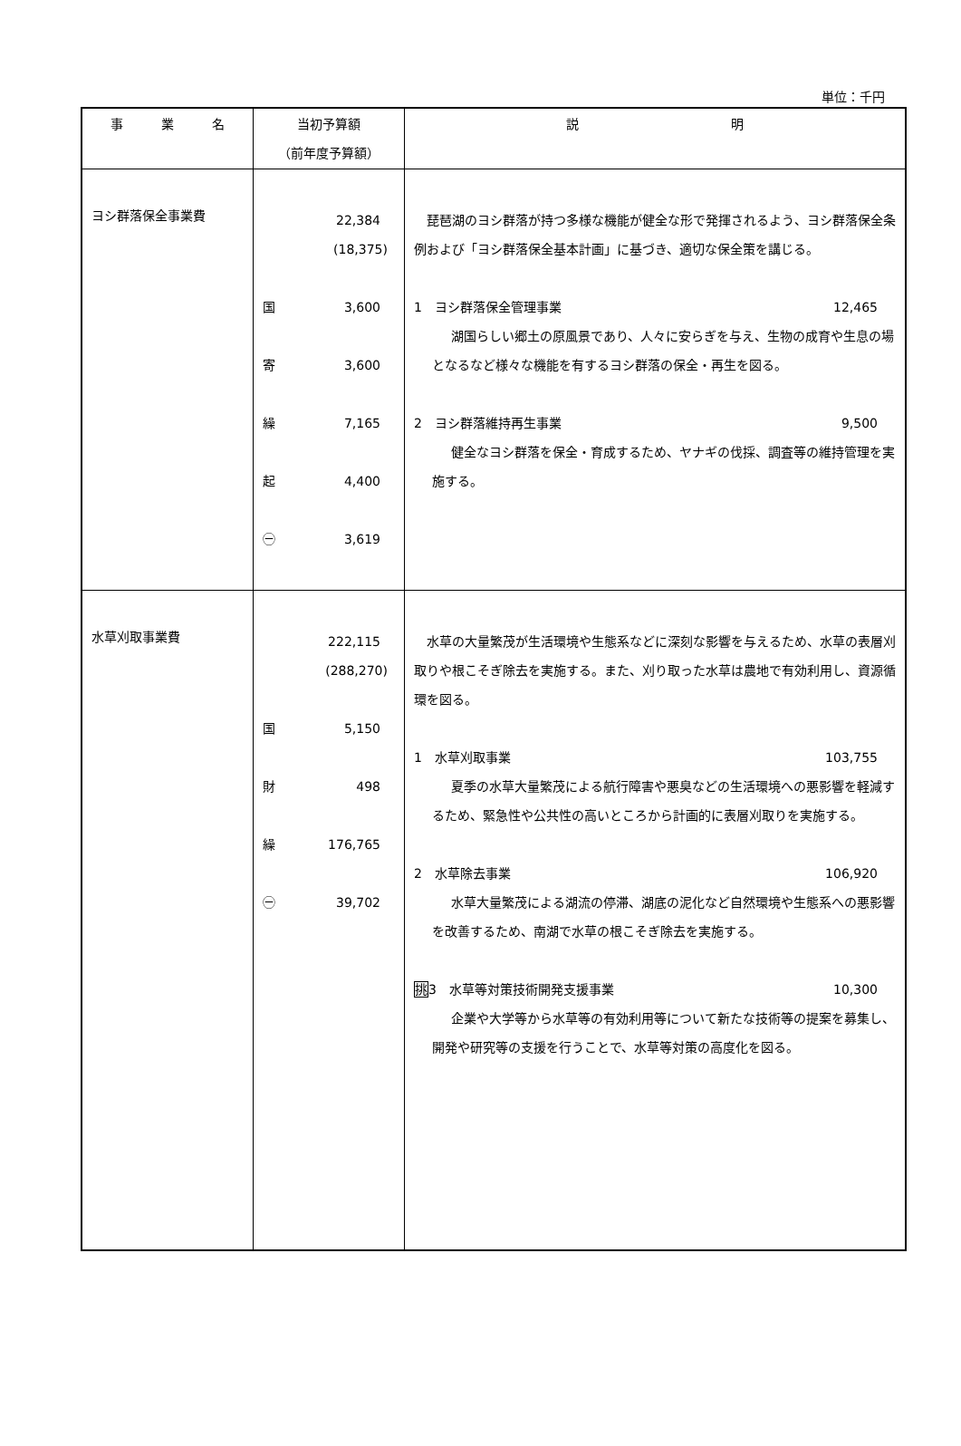単位：千円
| 事 業 名 | 当初予算額 （前年度予算額） | 説 明 |
| --- | --- | --- |
| ヨシ群落保全事業費 | 22,384 (18,375) 国 3,600 寄 3,600 繰 7,165 起 4,400 ㊀ 3,619 | 琵琶湖のヨシ群落が持つ多様な機能が健全な形で発揮されるよう、ヨシ群落保全条例および「ヨシ群落保全基本計画」に基づき、適切な保全策を講じる。 1 ヨシ群落保全管理事業 12,465 湖国らしい郷土の原風景であり、人々に安らぎを与え、生物の成育や生息の場となるなど様々な機能を有するヨシ群落の保全・再生を図る。 2 ヨシ群落維持再生事業 9,500 健全なヨシ群落を保全・育成するため、ヤナギの伐採、調査等の維持管理を実施する。 |
| 水草刈取事業費 | 222,115 (288,270) 国 5,150 財 498 繰 176,765 ㊀ 39,702 | 水草の大量繁茂が生活環境や生態系などに深刻な影響を与えるため、水草の表層刈取りや根こそぎ除去を実施する。また、刈り取った水草は農地で有効利用し、資源循環を図る。 1 水草刈取事業 103,755 夏季の水草大量繁茂による航行障害や悪臭などの生活環境への悪影響を軽減するため、緊急性や公共性の高いところから計画的に表層刈取りを実施する。 2 水草除去事業 106,920 水草大量繁茂による湖流の停滞、湖底の泥化など自然環境や生態系への悪影響を改善するため、南湖で水草の根こそぎ除去を実施する。 挑 3 水草等対策技術開発支援事業 10,300 企業や大学等から水草等の有効利用等について新たな技術等の提案を募集し、開発や研究等の支援を行うことで、水草等対策の高度化を図る。 |